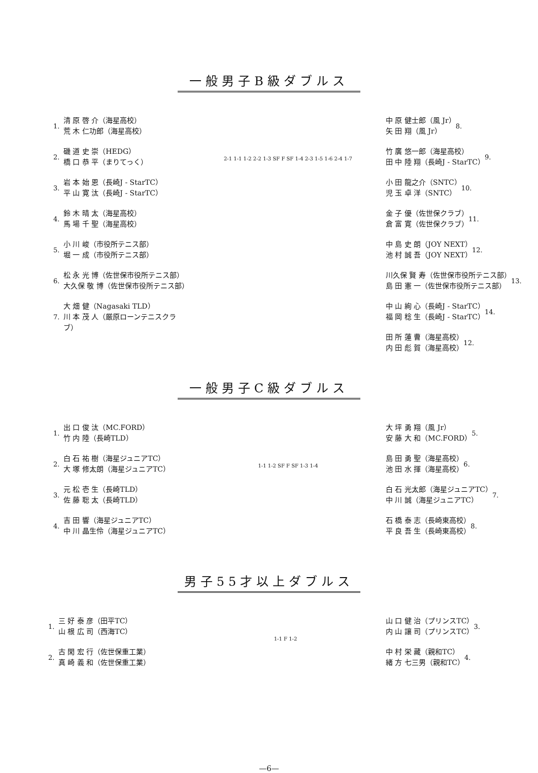一般男子B級ダブルス
1.
清 原 啓 介（海星高校）
荒 木 仁功郎（海星高校）
2.
磯 道 史 崇（HEDG）
橋 口 恭 平（まりてっく）
3.
岩 本 始 恩（長崎J - StarTC）
平 山 寛 汰（長崎J - StarTC）
4.
鈴 木 晴 太（海星高校）
馬 場 千 聖（海星高校）
5.
小 川 峻（市役所テニス部）
堀 一 成（市役所テニス部）
6.
松 永 光 博（佐世保市役所テニス部）
大久保 敬 博（佐世保市役所テニス部）
7.
大 畑 健（Nagasaki TLD）
川 本 茂 人（厳原ローンテニスクラブ）
2-1 1-1 1-2 2-2 1-3 SF F SF 1-4 2-3 1-5 1-6 2-4 1-7
中 原 健士郎（風 Jr）
矢 田 翔（風 Jr）
8.
竹 廣 悠一郎（海星高校）
田 中 陸 翔（長崎J - StarTC）
9.
小 田 龍之介（SNTC）
児 玉 卓 洋（SNTC）
10.
金 子 優（佐世保クラブ）
倉 富 寛（佐世保クラブ）
11.
中 島 史 朗（JOY NEXT）
池 村 誠 吾（JOY NEXT）
12.
川久保 賢 寿（佐世保市役所テニス部）
島 田 憲 一（佐世保市役所テニス部）
13.
中 山 絢 心（長崎J - StarTC）
福 岡 稔 生（長崎J - StarTC）
14.
田 所 蓮 曹（海星高校）
内 田 彪 賀（海星高校）
12.
一般男子C級ダブルス
1.
出 口 俊 汰（MC.FORD）
竹 内 陸（長崎TLD）
2.
白 石 祐 樹（海星ジュニアTC）
大 塚 修太朗（海星ジュニアTC）
3.
元 松 壱 生（長崎TLD）
佐 藤 聡 太（長崎TLD）
4.
吉 田 響（海星ジュニアTC）
中 川 晶生伶（海星ジュニアTC）
1-1 1-2 SF F SF 1-3 1-4
大 坪 勇 翔（風 Jr）
安 藤 大 和（MC.FORD）
5.
島 田 勇 聖（海星高校）
池 田 水 揮（海星高校）
6.
白 石 光太郎（海星ジュニアTC）
中 川 誠（海星ジュニアTC）
7.
石 橋 泰 志（長崎東高校）
平 良 吾 生（長崎東高校）
8.
男子55才以上ダブルス
1.
三 好 泰 彦（田平TC）
山 根 広 司（西海TC）
2.
古 閑 宏 行（佐世保重工業）
真 崎 義 和（佐世保重工業）
1-1 F 1-2
山 口 健 治（プリンスTC）
内 山 讓 司（プリンスTC）
3.
中 村 栄 藏（親和TC）
緒 方 七三男（親和TC）
4.
—6—